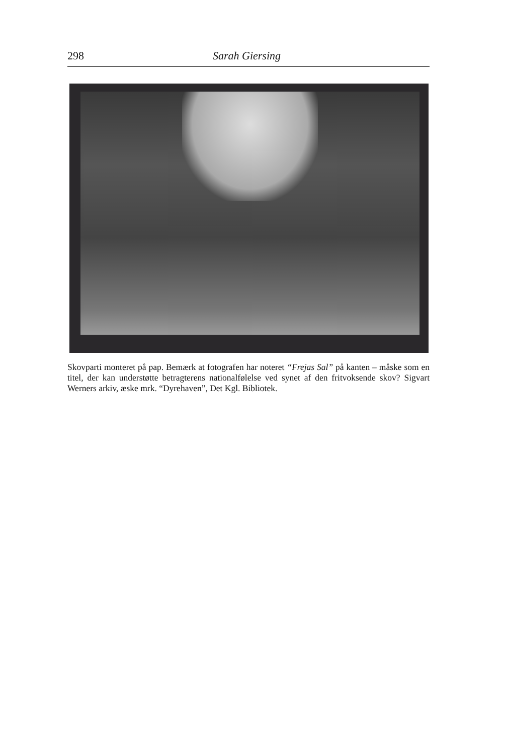298 Sarah Giersing
Skovparti monteret på pap. Bemærk at fotografen har noteret “Frejas Sal” på kanten – måske som en titel, der kan understøtte betragterens nationalfølelse ved synet af den fritvoksende skov? Sigvart Werners arkiv, æske mrk. “Dyrehaven”, Det Kgl. Bibliotek.